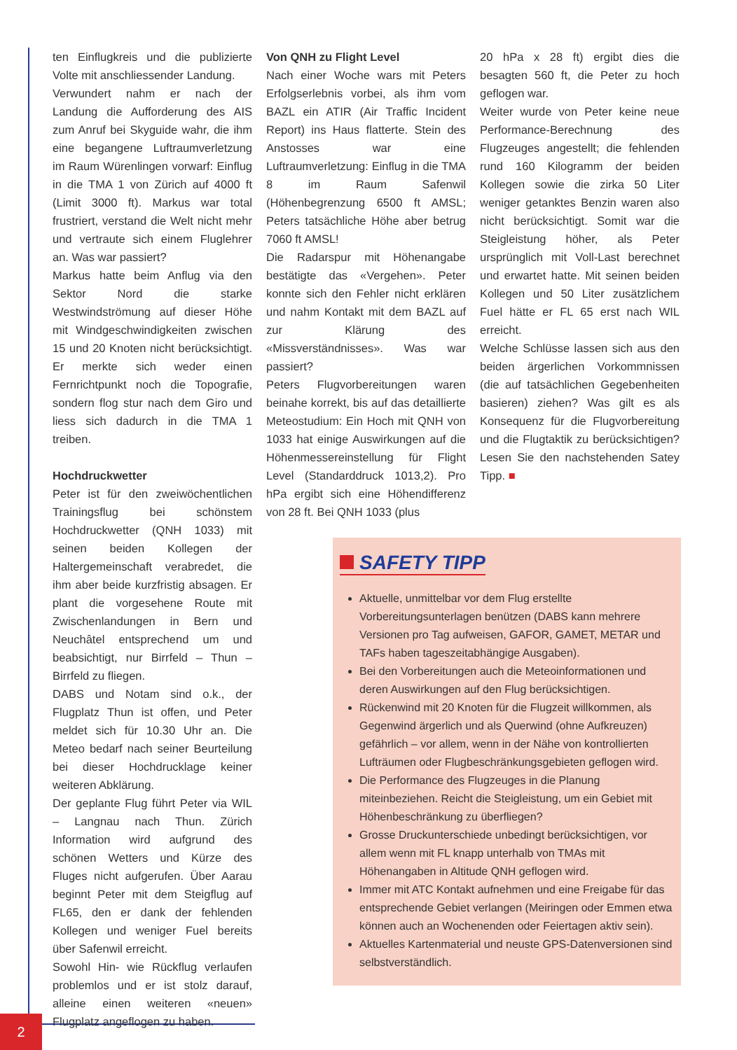ten Einflugkreis und die publizierte Volte mit anschliessender Landung.
Verwundert nahm er nach der Landung die Aufforderung des AIS zum Anruf bei Skyguide wahr, die ihm eine begangene Luftraumverletzung im Raum Würenlingen vorwarf: Einflug in die TMA 1 von Zürich auf 4000 ft (Limit 3000 ft). Markus war total frustriert, verstand die Welt nicht mehr und vertraute sich einem Fluglehrer an. Was war passiert?
Markus hatte beim Anflug via den Sektor Nord die starke Westwindströmung auf dieser Höhe mit Windgeschwindigkeiten zwischen 15 und 20 Knoten nicht berücksichtigt. Er merkte sich weder einen Fernrichtpunkt noch die Topografie, sondern flog stur nach dem Giro und liess sich dadurch in die TMA 1 treiben.
Hochdruckwetter
Peter ist für den zweiwöchentlichen Trainingsflug bei schönstem Hochdruckwetter (QNH 1033) mit seinen beiden Kollegen der Haltergemeinschaft verabredet, die ihm aber beide kurzfristig absagen. Er plant die vorgesehene Route mit Zwischenlandungen in Bern und Neuchâtel entsprechend um und beabsichtigt, nur Birrfeld – Thun – Birrfeld zu fliegen.
DABS und Notam sind o.k., der Flugplatz Thun ist offen, und Peter meldet sich für 10.30 Uhr an. Die Meteo bedarf nach seiner Beurteilung bei dieser Hochdrucklage keiner weiteren Abklärung.
Der geplante Flug führt Peter via WIL – Langnau nach Thun. Zürich Information wird aufgrund des schönen Wetters und Kürze des Fluges nicht aufgerufen. Über Aarau beginnt Peter mit dem Steigflug auf FL65, den er dank der fehlenden Kollegen und weniger Fuel bereits über Safenwil erreicht.
Sowohl Hin- wie Rückflug verlaufen problemlos und er ist stolz darauf, alleine einen weiteren «neuen» Flugplatz angeflogen zu haben.
Von QNH zu Flight Level
Nach einer Woche wars mit Peters Erfolgserlebnis vorbei, als ihm vom BAZL ein ATIR (Air Traffic Incident Report) ins Haus flatterte. Stein des Anstosses war eine Luftraumverletzung: Einflug in die TMA 8 im Raum Safenwil (Höhenbegrenzung 6500 ft AMSL; Peters tatsächliche Höhe aber betrug 7060 ft AMSL!
Die Radarspur mit Höhenangabe bestätigte das «Vergehen». Peter konnte sich den Fehler nicht erklären und nahm Kontakt mit dem BAZL auf zur Klärung des «Missverständnisses». Was war passiert?
Peters Flugvorbereitungen waren beinahe korrekt, bis auf das detaillierte Meteostudium: Ein Hoch mit QNH von 1033 hat einige Auswirkungen auf die Höhenmessereinstellung für Flight Level (Standarddruck 1013,2). Pro hPa ergibt sich eine Höhendifferenz von 28 ft. Bei QNH 1033 (plus
20 hPa x 28 ft) ergibt dies die besagten 560 ft, die Peter zu hoch geflogen war.
Weiter wurde von Peter keine neue Performance-Berechnung des Flugzeuges angestellt; die fehlenden rund 160 Kilogramm der beiden Kollegen sowie die zirka 50 Liter weniger getanktes Benzin waren also nicht berücksichtigt. Somit war die Steigleistung höher, als Peter ursprünglich mit Voll-Last berechnet und erwartet hatte. Mit seinen beiden Kollegen und 50 Liter zusätzlichem Fuel hätte er FL 65 erst nach WIL erreicht.
Welche Schlüsse lassen sich aus den beiden ärgerlichen Vorkommnissen (die auf tatsächlichen Gegebenheiten basieren) ziehen? Was gilt es als Konsequenz für die Flugvorbereitung und die Flugtaktik zu berücksichtigen? Lesen Sie den nachstehenden Satey Tipp. ■
SAFETY TIPP
Aktuelle, unmittelbar vor dem Flug erstellte Vorbereitungsunterlagen benützen (DABS kann mehrere Versionen pro Tag aufweisen, GAFOR, GAMET, METAR und TAFs haben tageszeitabhängige Ausgaben).
Bei den Vorbereitungen auch die Meteoinformationen und deren Auswirkungen auf den Flug berücksichtigen.
Rückenwind mit 20 Knoten für die Flugzeit willkommen, als Gegenwind ärgerlich und als Querwind (ohne Aufkreuzen) gefährlich – vor allem, wenn in der Nähe von kontrollierten Lufträumen oder Flugbeschränkungsgebieten geflogen wird.
Die Performance des Flugzeuges in die Planung miteinbeziehen. Reicht die Steigleistung, um ein Gebiet mit Höhenbeschränkung zu überfliegen?
Grosse Druckunterschiede unbedingt berücksichtigen, vor allem wenn mit FL knapp unterhalb von TMAs mit Höhenangaben in Altitude QNH geflogen wird.
Immer mit ATC Kontakt aufnehmen und eine Freigabe für das entsprechende Gebiet verlangen (Meiringen oder Emmen etwa können auch an Wochenenden oder Feiertagen aktiv sein).
Aktuelles Kartenmaterial und neuste GPS-Datenversionen sind selbstverständlich.
2